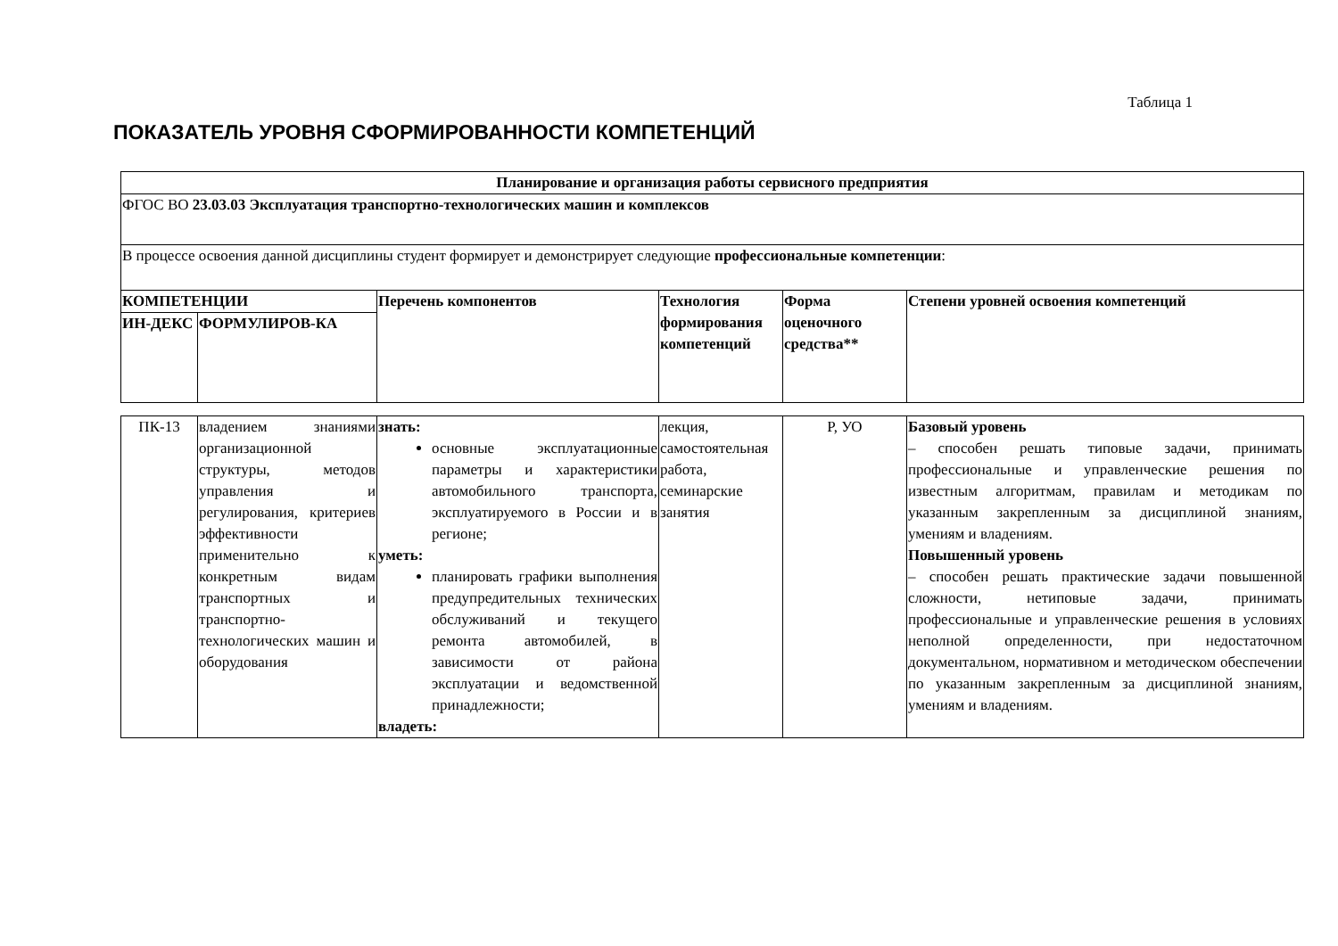Таблица 1
ПОКАЗАТЕЛЬ УРОВНЯ СФОРМИРОВАННОСТИ КОМПЕТЕНЦИЙ
| Планирование и организация работы сервисного предприятия | | | | | |
| ФГОС ВО 23.03.03 Эксплуатация транспортно-технологических машин и комплексов | | | | | |
| В процессе освоения данной дисциплины студент формирует и демонстрирует следующие профессиональные компетенции : | | | | | |
| КОМПЕТЕНЦИИ | | Перечень компонентов | Технология формирования компетенций | Форма оценочного средства** | Степени уровней освоения компетенций |
| ИН-ДЕКС | ФОРМУЛИРОВ-КА | | | | |
| ПК-13 | владением знаниями организационной структуры, методов управления и регулирования, критериев эффективности применительно к конкретным видам транспортных и транспортно-технологических машин и оборудования | знать: основные эксплуатационные параметры и характеристики автомобильного транспорта, эксплуатируемого в России и в регионе; уметь: планировать графики выполнения предупредительных технических обслуживаний и текущего ремонта автомобилей, в зависимости от района эксплуатации и ведомственной принадлежности; владеть: | лекция, самостоятельная работа, семинарские занятия | Р, УО | Базовый уровень – способен решать типовые задачи, принимать профессиональные и управленческие решения по известным алгоритмам, правилам и методикам по указанным закрепленным за дисциплиной знаниям, умениям и владениям. Повышенный уровень – способен решать практические задачи повышенной сложности, нетиповые задачи, принимать профессиональные и управленческие решения в условиях неполной определенности, при недостаточном документальном, нормативном и методическом обеспечении по указанным закрепленным за дисциплиной знаниям, умениям и владениям. |